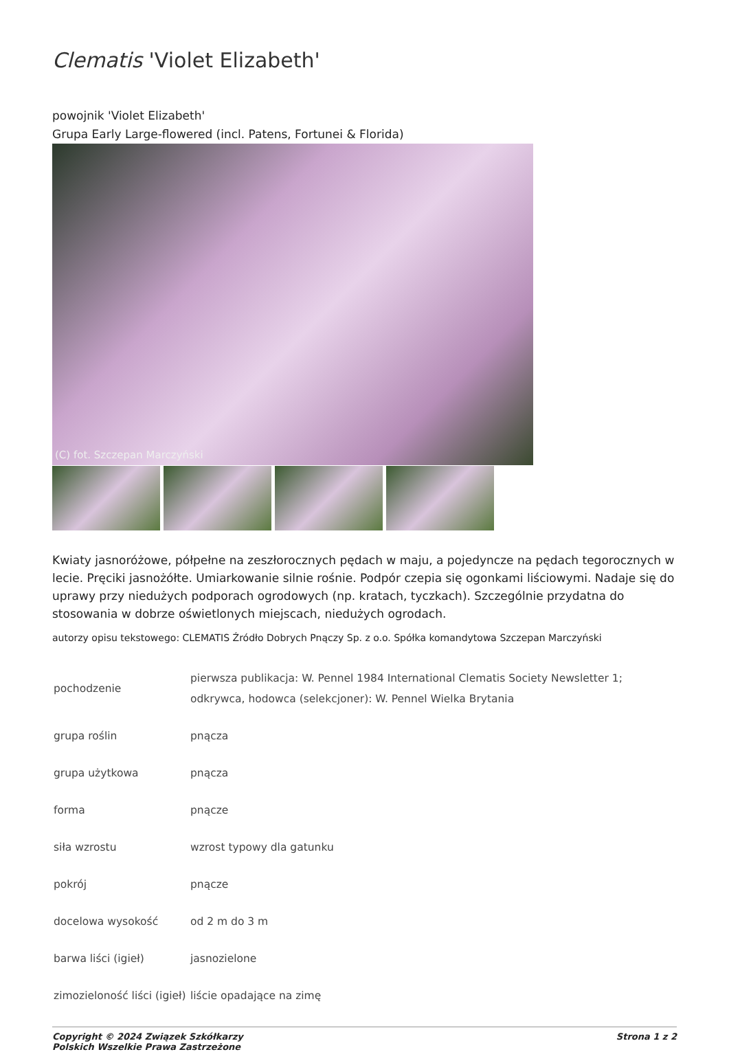Clematis 'Violet Elizabeth'
powojnik 'Violet Elizabeth'
Grupa Early Large-flowered (incl. Patens, Fortunei & Florida)
(C) fot. Szczepan Marczyński
Kwiaty jasnoróżowe, półpełne na zeszłorocznych pędach w maju, a pojedyncze na pędach tegorocznych w lecie. Pręciki jasnożółte. Umiarkowanie silnie rośnie. Podpór czepia się ogonkami liściowymi. Nadaje się do uprawy przy niedużych podporach ogrodowych (np. kratach, tyczkach). Szczególnie przydatna do stosowania w dobrze oświetlonych miejscach, niedużych ogrodach.
autorzy opisu tekstowego: CLEMATIS Źródło Dobrych Pnączy Sp. z o.o. Spółka komandytowa Szczepan Marczyński
| pochodzenie | pierwsza publikacja: W. Pennel 1984 International Clematis Society Newsletter 1; odkrywca, hodowca (selekcjoner): W. Pennel Wielka Brytania |
| grupa roślin | pnącza |
| grupa użytkowa | pnącza |
| forma | pnącze |
| siła wzrostu | wzrost typowy dla gatunku |
| pokrój | pnącze |
| docelowa wysokość | od 2 m do 3 m |
| barwa liści (igieł) | jasnozielone |
| zimozieloność liści (igieł) | liście opadające na zimę |
Copyright © 2024 Związek Szkółkarzy
Polskich Wszelkie Prawa Zastrzeżone
Strona 1 z 2